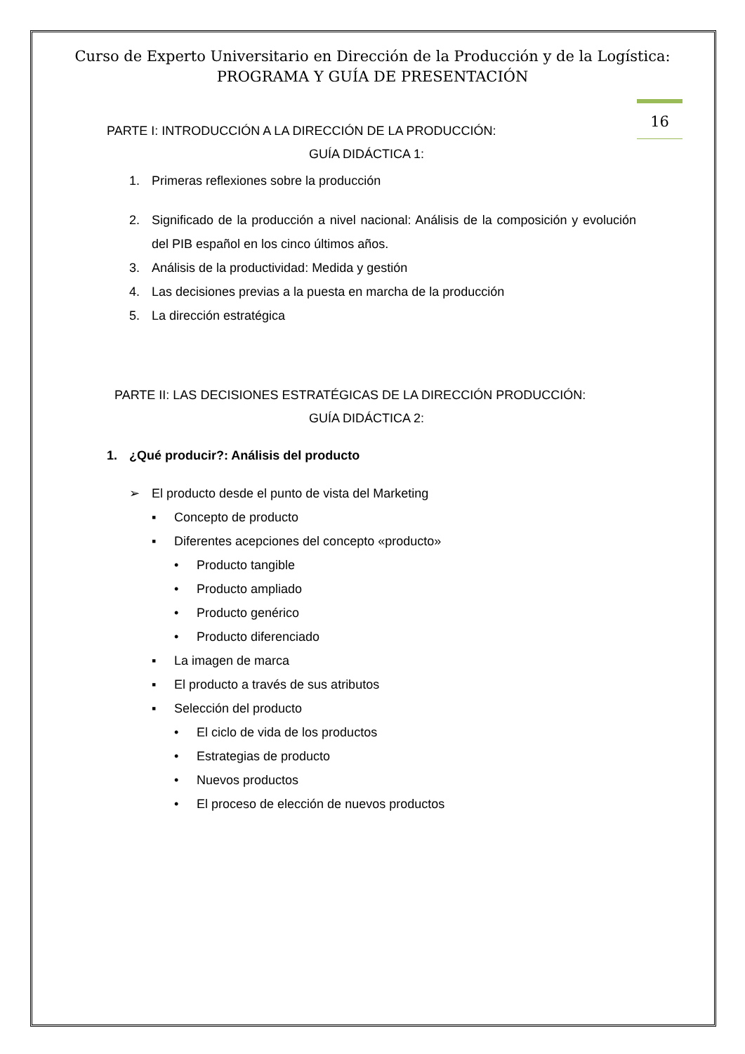Curso de Experto Universitario en Dirección de la Producción y de la Logística:
PROGRAMA Y GUÍA DE PRESENTACIÓN
16
PARTE I: INTRODUCCIÓN A LA DIRECCIÓN DE LA PRODUCCIÓN:
GUÍA DIDÁCTICA 1:
1. Primeras reflexiones sobre la producción
2. Significado de la producción a nivel nacional: Análisis de la composición y evolución del PIB español en los cinco últimos años.
3. Análisis de la productividad: Medida y gestión
4. Las decisiones previas a la puesta en marcha de la producción
5. La dirección estratégica
PARTE II: LAS DECISIONES ESTRATÉGICAS DE LA DIRECCIÓN PRODUCCIÓN:
GUÍA DIDÁCTICA 2:
1. ¿Qué producir?: Análisis del producto
➢ El producto desde el punto de vista del Marketing
▪ Concepto de producto
▪ Diferentes acepciones del concepto «producto»
• Producto tangible
• Producto ampliado
• Producto genérico
• Producto diferenciado
▪ La imagen de marca
▪ El producto a través de sus atributos
▪ Selección del producto
• El ciclo de vida de los productos
• Estrategias de producto
• Nuevos productos
• El proceso de elección de nuevos productos